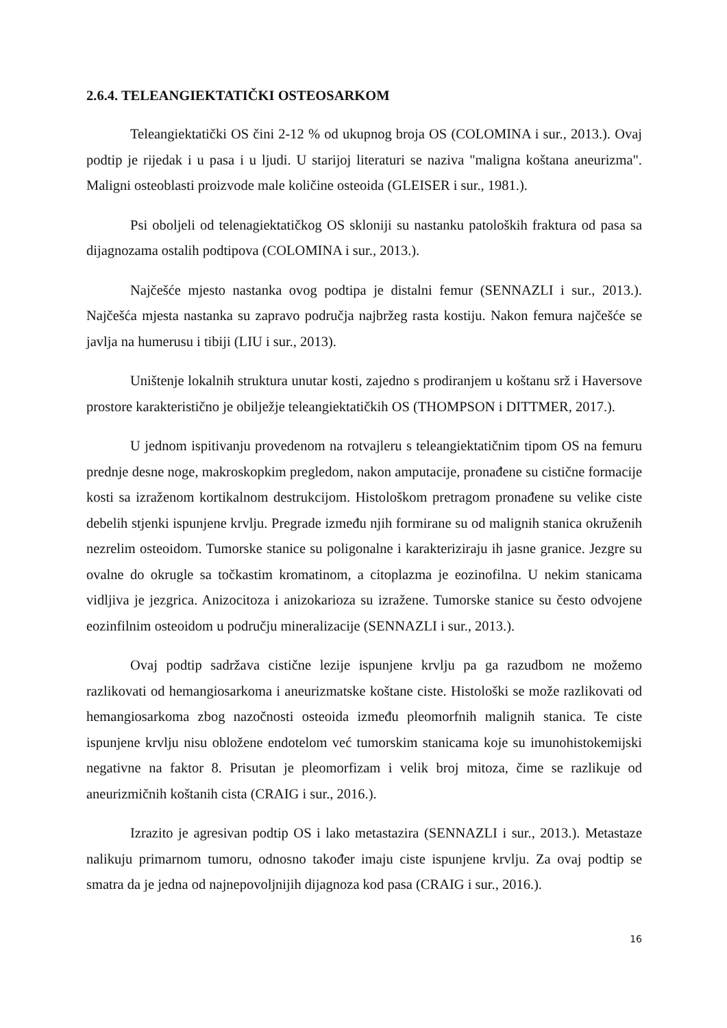2.6.4. TELEANGIEKTATIČKI OSTEOSARKOM
Teleangiektatički OS čini 2-12 % od ukupnog broja OS (COLOMINA i sur., 2013.). Ovaj podtip je rijedak i u pasa i u ljudi. U starijoj literaturi se naziva "maligna koštana aneurizma". Maligni osteoblasti proizvode male količine osteoida (GLEISER i sur., 1981.).
Psi oboljeli od telenagiektatičkog OS skloniji su nastanku patoloških fraktura od pasa sa dijagnozama ostalih podtipova (COLOMINA i sur., 2013.).
Najčešće mjesto nastanka ovog podtipa je distalni femur (SENNAZLI i sur., 2013.). Najčešća mjesta nastanka su zapravo područja najbržeg rasta kostiju. Nakon femura najčešće se javlja na humerusu i tibiji (LIU i sur., 2013).
Uništenje lokalnih struktura unutar kosti, zajedno s prodiranjem u koštanu srž i Haversove prostore karakteristično je obilježje teleangiektatičkih OS (THOMPSON i DITTMER, 2017.).
U jednom ispitivanju provedenom na rotvajleru s teleangiektatičnim tipom OS na femuru prednje desne noge, makroskopkim pregledom, nakon amputacije, pronađene su cistične formacije kosti sa izraženom kortikalnom destrukcijom. Histološkom pretragom pronađene su velike ciste debelih stjenki ispunjene krvlju. Pregrade između njih formirane su od malignih stanica okruženih nezrelim osteoidom. Tumorske stanice su poligonalne i karakteriziraju ih jasne granice. Jezgre su ovalne do okrugle sa točkastim kromatinom, a citoplazma je eozinofilna. U nekim stanicama vidljiva je jezgrica. Anizocitoza i anizokarioza su izražene. Tumorske stanice su često odvojene eozinfilnim osteoidom u području mineralizacije (SENNAZLI i sur., 2013.).
Ovaj podtip sadržava cistične lezije ispunjene krvlju pa ga razudbom ne možemo razlikovati od hemangiosarkoma i aneurizmatske koštane ciste. Histološki se može razlikovati od hemangiosarkoma zbog nazočnosti osteoida između pleomorfnih malignih stanica. Te ciste ispunjene krvlju nisu obložene endotelom već tumorskim stanicama koje su imunohistokemijski negativne na faktor 8. Prisutan je pleomorfizam i velik broj mitoza, čime se razlikuje od aneurizmičnih koštanih cista (CRAIG i sur., 2016.).
Izrazito je agresivan podtip OS i lako metastazira (SENNAZLI i sur., 2013.). Metastaze nalikuju primarnom tumoru, odnosno također imaju ciste ispunjene krvlju. Za ovaj podtip se smatra da je jedna od najnepovoljnijih dijagnoza kod pasa (CRAIG i sur., 2016.).
16